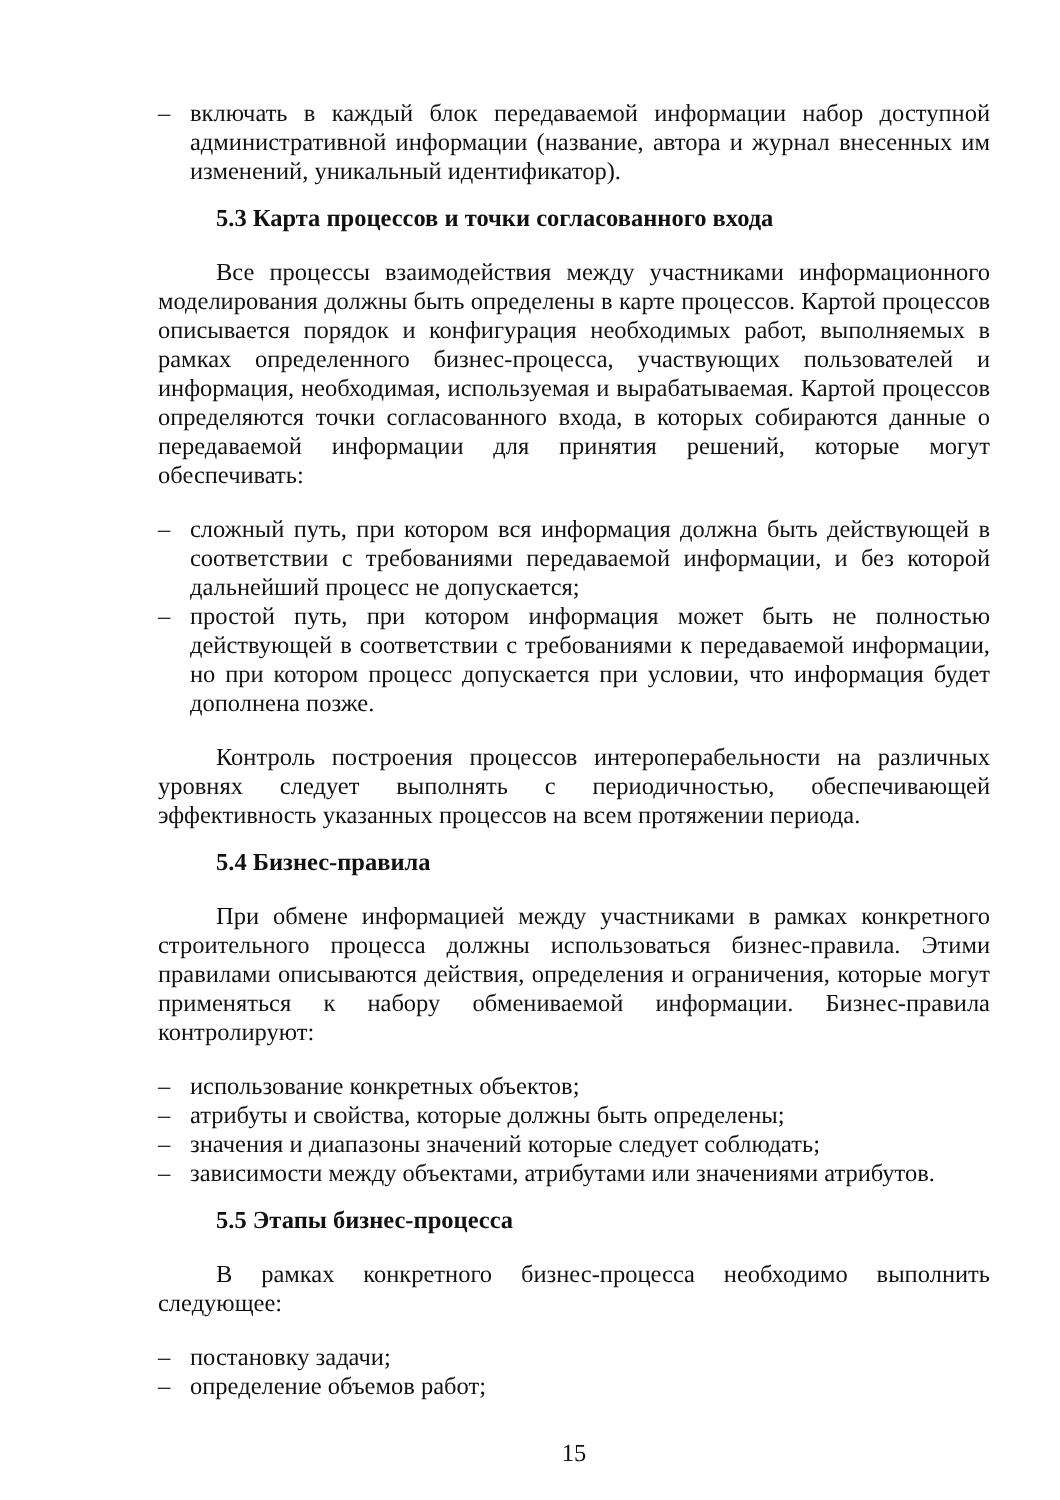– включать в каждый блок передаваемой информации набор доступной административной информации (название, автора и журнал внесенных им изменений, уникальный идентификатор).
5.3 Карта процессов и точки согласованного входа
Все процессы взаимодействия между участниками информационного моделирования должны быть определены в карте процессов. Картой процессов описывается порядок и конфигурация необходимых работ, выполняемых в рамках определенного бизнес-процесса, участвующих пользователей и информация, необходимая, используемая и вырабатываемая. Картой процессов определяются точки согласованного входа, в которых собираются данные о передаваемой информации для принятия решений, которые могут обеспечивать:
– сложный путь, при котором вся информация должна быть действующей в соответствии с требованиями передаваемой информации, и без которой дальнейший процесс не допускается;
– простой путь, при котором информация может быть не полностью действующей в соответствии с требованиями к передаваемой информации, но при котором процесс допускается при условии, что информация будет дополнена позже.
Контроль построения процессов интероперабельности на различных уровнях следует выполнять с периодичностью, обеспечивающей эффективность указанных процессов на всем протяжении периода.
5.4 Бизнес-правила
При обмене информацией между участниками в рамках конкретного строительного процесса должны использоваться бизнес-правила. Этими правилами описываются действия, определения и ограничения, которые могут применяться к набору обмениваемой информации. Бизнес-правила контролируют:
– использование конкретных объектов;
– атрибуты и свойства, которые должны быть определены;
– значения и диапазоны значений которые следует соблюдать;
– зависимости между объектами, атрибутами или значениями атрибутов.
5.5 Этапы бизнес-процесса
В рамках конкретного бизнес-процесса необходимо выполнить следующее:
– постановку задачи;
– определение объемов работ;
15